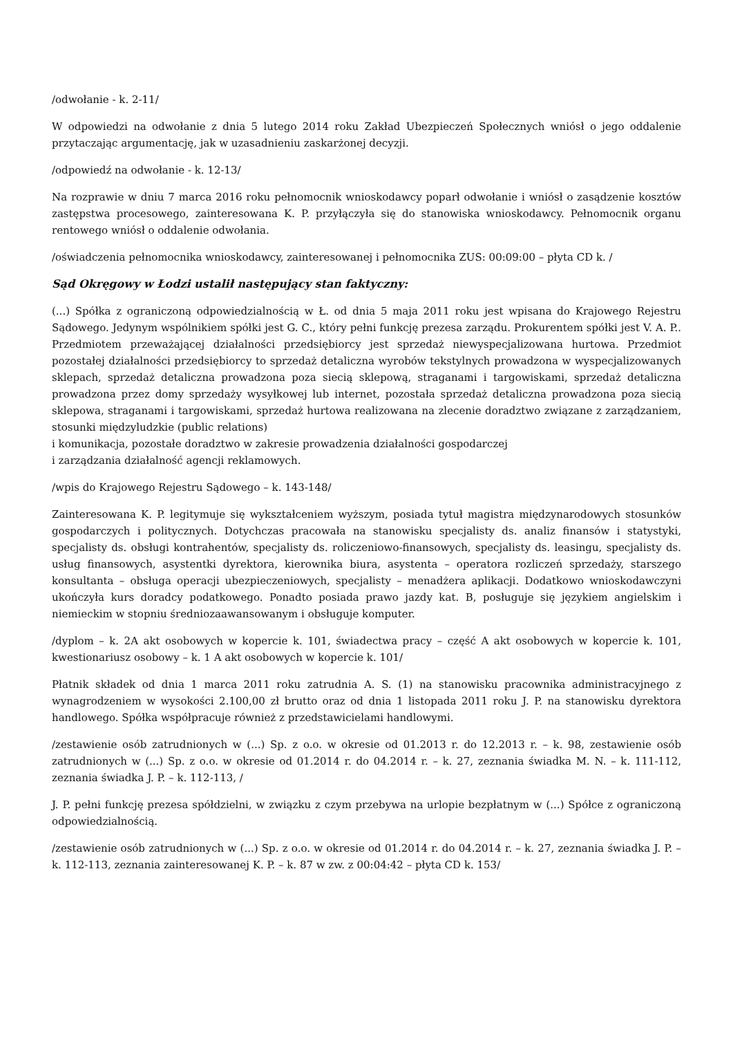/odwołanie - k. 2-11/
W odpowiedzi na odwołanie z dnia 5 lutego 2014 roku Zakład Ubezpieczeń Społecznych wniósł o jego oddalenie przytaczając argumentację, jak w uzasadnieniu zaskarżonej decyzji.
/odpowiedź na odwołanie - k. 12-13/
Na rozprawie w dniu 7 marca 2016 roku pełnomocnik wnioskodawcy poparł odwołanie i wniósł o zasądzenie kosztów zastępstwa procesowego, zainteresowana K. P. przyłączyła się do stanowiska wnioskodawcy. Pełnomocnik organu rentowego wniósł o oddalenie odwołania.
/oświadczenia pełnomocnika wnioskodawcy, zainteresowanej i pełnomocnika ZUS: 00:09:00 – płyta CD k. /
Sąd Okręgowy w Łodzi ustalił następujący stan faktyczny:
(...) Spółka z ograniczoną odpowiedzialnością w Ł. od dnia 5 maja 2011 roku jest wpisana do Krajowego Rejestru Sądowego. Jedynym wspólnikiem spółki jest G. C., który pełni funkcję prezesa zarządu. Prokurentem spółki jest V. A. P.. Przedmiotem przeważającej działalności przedsiębiorcy jest sprzedaż niewyspecjalizowana hurtowa. Przedmiot pozostałej działalności przedsiębiorcy to sprzedaż detaliczna wyrobów tekstylnych prowadzona w wyspecjalizowanych sklepach, sprzedaż detaliczna prowadzona poza siecią sklepową, straganami i targowiskami, sprzedaż detaliczna prowadzona przez domy sprzedaży wysyłkowej lub internet, pozostała sprzedaż detaliczna prowadzona poza siecią sklepowa, straganami i targowiskami, sprzedaż hurtowa realizowana na zlecenie doradztwo związane z zarządzaniem, stosunki międzyludzkie (public relations)
i komunikacja, pozostałe doradztwo w zakresie prowadzenia działalności gospodarczej
i zarządzania działalność agencji reklamowych.
/wpis do Krajowego Rejestru Sądowego – k. 143-148/
Zainteresowana K. P. legitymuje się wykształceniem wyższym, posiada tytuł magistra międzynarodowych stosunków gospodarczych i politycznych. Dotychczas pracowała na stanowisku specjalisty ds. analiz finansów i statystyki, specjalisty ds. obsługi kontrahentów, specjalisty ds. roliczeniowo-finansowych, specjalisty ds. leasingu, specjalisty ds. usług finansowych, asystentki dyrektora, kierownika biura, asystenta – operatora rozliczeń sprzedaży, starszego konsultanta – obsługa operacji ubezpieczeniowych, specjalisty – menadżera aplikacji. Dodatkowo wnioskodawczyni ukończyła kurs doradcy podatkowego. Ponadto posiada prawo jazdy kat. B, posługuje się językiem angielskim i niemieckim w stopniu średniozaawansowanym i obsługuje komputer.
/dyplom – k. 2A akt osobowych w kopercie k. 101, świadectwa pracy – część A akt osobowych w kopercie k. 101, kwestionariusz osobowy – k. 1 A akt osobowych w kopercie k. 101/
Płatnik składek od dnia 1 marca 2011 roku zatrudnia A. S. (1) na stanowisku pracownika administracyjnego z wynagrodzeniem w wysokości 2.100,00 zł brutto oraz od dnia 1 listopada 2011 roku J. P. na stanowisku dyrektora handlowego. Spółka współpracuje również z przedstawicielami handlowymi.
/zestawienie osób zatrudnionych w (...) Sp. z o.o. w okresie od 01.2013 r. do 12.2013 r. – k. 98, zestawienie osób zatrudnionych w (...) Sp. z o.o. w okresie od 01.2014 r. do 04.2014 r. – k. 27, zeznania świadka M. N. – k. 111-112, zeznania świadka J. P. – k. 112-113, /
J. P. pełni funkcję prezesa spółdzielni, w związku z czym przebywa na urlopie bezpłatnym w (...) Spółce z ograniczoną odpowiedzialnością.
/zestawienie osób zatrudnionych w (...) Sp. z o.o. w okresie od 01.2014 r. do 04.2014 r. – k. 27, zeznania świadka J. P. – k. 112-113, zeznania zainteresowanej K. P. – k. 87 w zw. z 00:04:42 – płyta CD k. 153/